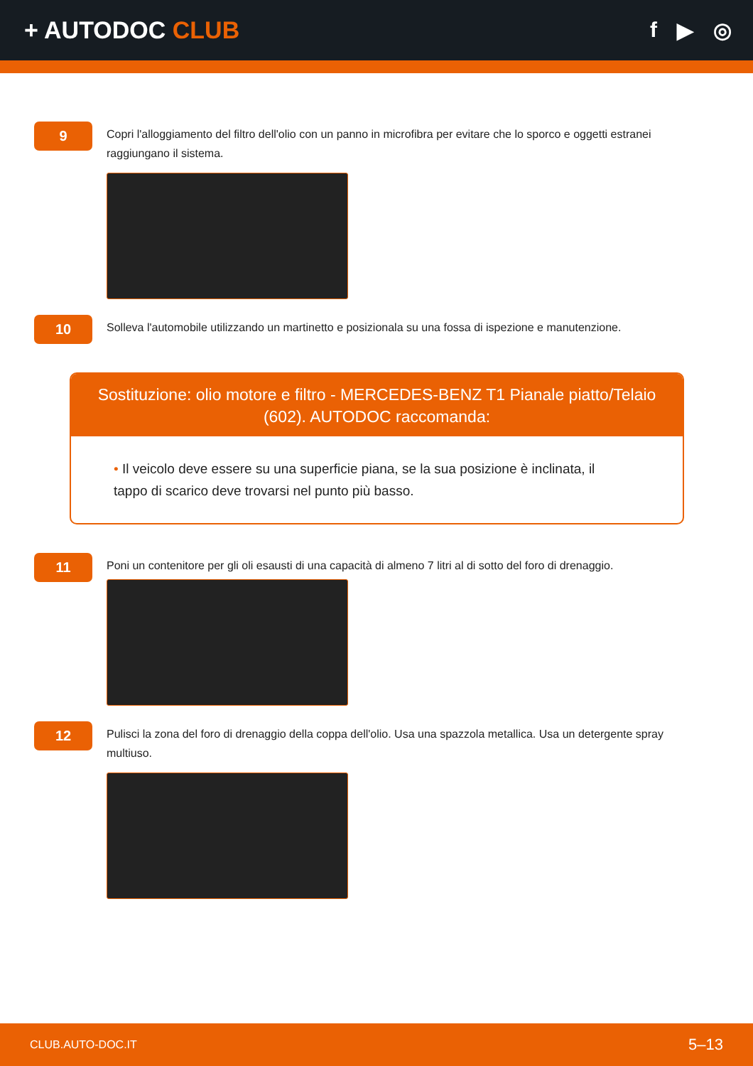+ AUTODOC CLUB f ▶ ◎
9
Copri l'alloggiamento del filtro dell'olio con un panno in microfibra per evitare che lo sporco e oggetti estranei raggiungano il sistema.
10
Solleva l'automobile utilizzando un martinetto e posizionala su una fossa di ispezione e manutenzione.
Sostituzione: olio motore e filtro - MERCEDES-BENZ T1 Pianale piatto/Telaio (602). AUTODOC raccomanda:
• Il veicolo deve essere su una superficie piana, se la sua posizione è inclinata, il tappo di scarico deve trovarsi nel punto più basso.
11
Poni un contenitore per gli oli esausti di una capacità di almeno 7 litri al di sotto del foro di drenaggio.
12
Pulisci la zona del foro di drenaggio della coppa dell'olio. Usa una spazzola metallica. Usa un detergente spray multiuso.
CLUB.AUTO-DOC.IT 5–13